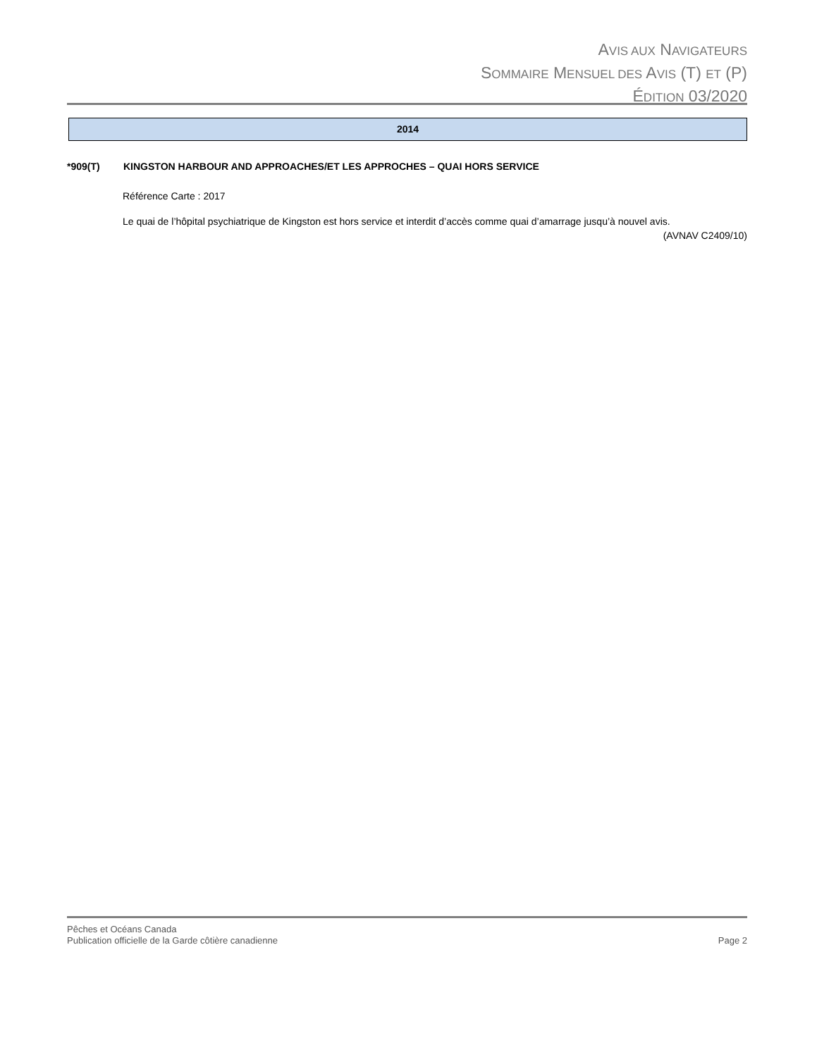AVIS AUX NAVIGATEURS
SOMMAIRE MENSUEL DES AVIS (T) ET (P)
ÉDITION 03/2020
2014
*909(T) KINGSTON HARBOUR AND APPROACHES/ET LES APPROCHES – QUAI HORS SERVICE
Référence Carte : 2017
Le quai de l’hôpital psychiatrique de Kingston est hors service et interdit d’accès comme quai d’amarrage jusqu’à nouvel avis.
(AVNAV C2409/10)
Pêches et Océans Canada
Publication officielle de la Garde côtière canadienne Page 2